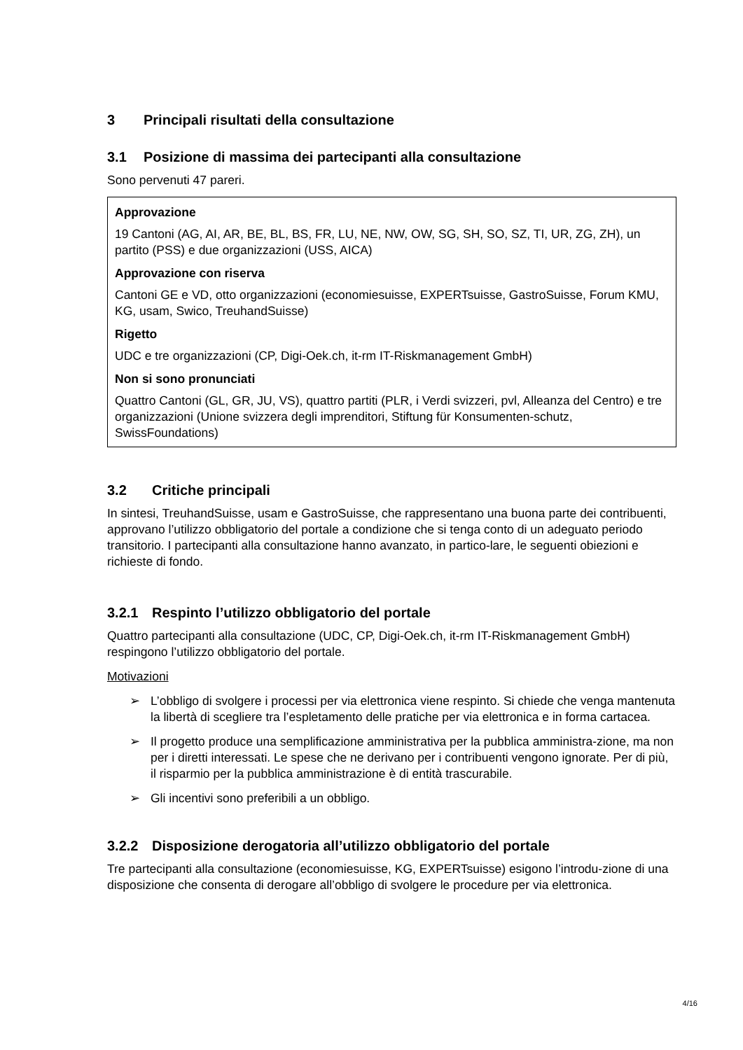3 Principali risultati della consultazione
3.1 Posizione di massima dei partecipanti alla consultazione
Sono pervenuti 47 pareri.
Approvazione
19 Cantoni (AG, AI, AR, BE, BL, BS, FR, LU, NE, NW, OW, SG, SH, SO, SZ, TI, UR, ZG, ZH), un partito (PSS) e due organizzazioni (USS, AICA)
Approvazione con riserva
Cantoni GE e VD, otto organizzazioni (economiesuisse, EXPERTsuisse, GastroSuisse, Forum KMU, KG, usam, Swico, TreuhandSuisse)
Rigetto
UDC e tre organizzazioni (CP, Digi-Oek.ch, it-rm IT-Riskmanagement GmbH)
Non si sono pronunciati
Quattro Cantoni (GL, GR, JU, VS), quattro partiti (PLR, i Verdi svizzeri, pvl, Alleanza del Centro) e tre organizzazioni (Unione svizzera degli imprenditori, Stiftung für Konsumenten-schutz, SwissFoundations)
3.2 Critiche principali
In sintesi, TreuhandSuisse, usam e GastroSuisse, che rappresentano una buona parte dei contribuenti, approvano l’utilizzo obbligatorio del portale a condizione che si tenga conto di un adeguato periodo transitorio. I partecipanti alla consultazione hanno avanzato, in partico-lare, le seguenti obiezioni e richieste di fondo.
3.2.1 Respinto l’utilizzo obbligatorio del portale
Quattro partecipanti alla consultazione (UDC, CP, Digi-Oek.ch, it-rm IT-Riskmanagement GmbH) respingono l’utilizzo obbligatorio del portale.
Motivazioni
➢ L’obbligo di svolgere i processi per via elettronica viene respinto. Si chiede che venga mantenuta la libertà di scegliere tra l’espletamento delle pratiche per via elettronica e in forma cartacea.
➢ Il progetto produce una semplificazione amministrativa per la pubblica amministra-zione, ma non per i diretti interessati. Le spese che ne derivano per i contribuenti vengono ignorate. Per di più, il risparmio per la pubblica amministrazione è di entità trascurabile.
➢ Gli incentivi sono preferibili a un obbligo.
3.2.2 Disposizione derogatoria all’utilizzo obbligatorio del portale
Tre partecipanti alla consultazione (economiesuisse, KG, EXPERTsuisse) esigono l’introdu-zione di una disposizione che consenta di derogare all’obbligo di svolgere le procedure per via elettronica.
4/16